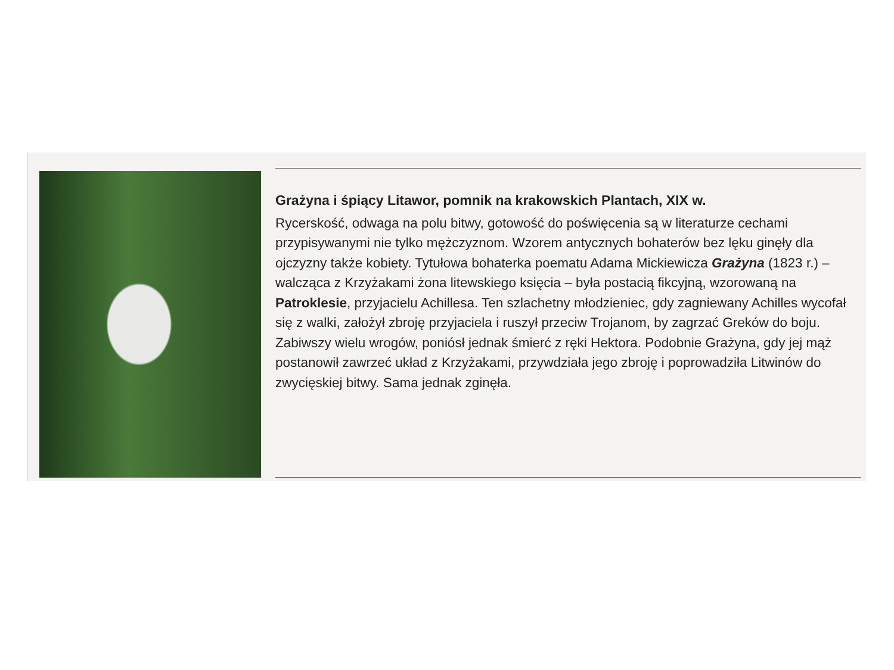Grażyna i śpiący Litawor, pomnik na krakowskich Plantach, XIX w.
Rycerskość, odwaga na polu bitwy, gotowość do poświęcenia są w literaturze cechami przypisywanymi nie tylko mężczyznom. Wzorem antycznych bohaterów bez lęku ginęły dla ojczyzny także kobiety. Tytułowa bohaterka poematu Adama Mickiewicza Grażyna (1823 r.) – walcząca z Krzyżakami żona litewskiego księcia – była postacią fikcyjną, wzorowaną na Patroklesie, przyjacielu Achillesa. Ten szlachetny młodzieniec, gdy zagniewany Achilles wycofał się z walki, założył zbroję przyjaciela i ruszył przeciw Trojanom, by zagrzać Greków do boju. Zabiwszy wielu wrogów, poniósł jednak śmierć z ręki Hektora. Podobnie Grażyna, gdy jej mąż postanowił zawrzeć układ z Krzyżakami, przywdziała jego zbroję i poprowadziła Litwinów do zwycięskiej bitwy. Sama jednak zginęła.